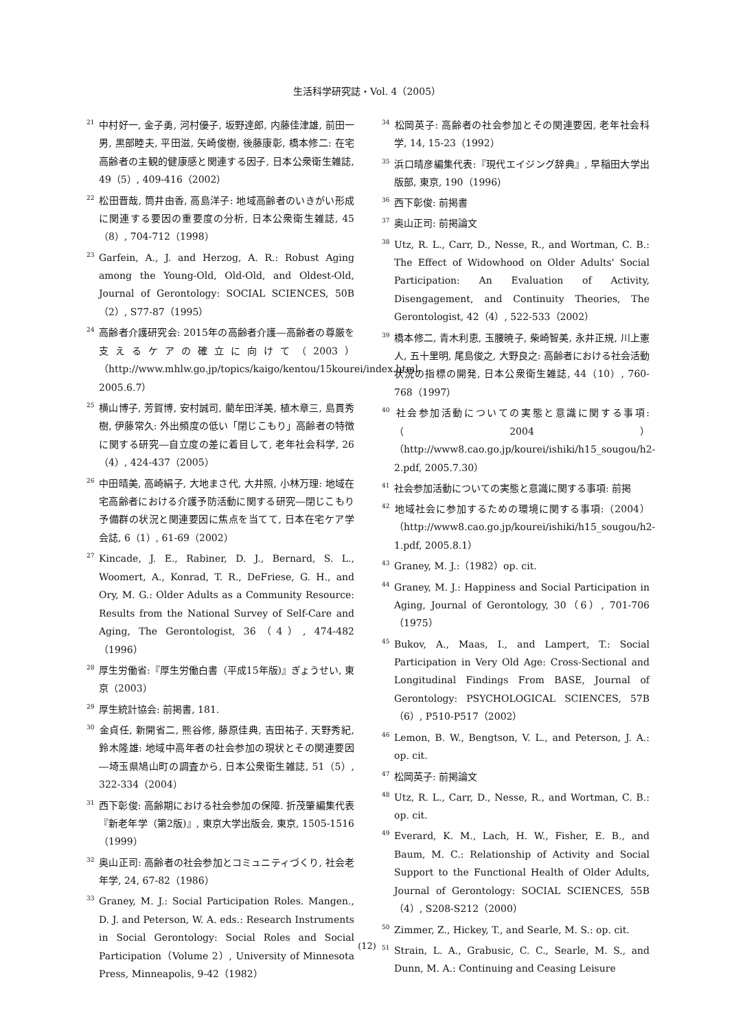生活科学研究誌・Vol. 4（2005）
<sup>21</sup> 中村好一, 金子勇, 河村優子, 坂野達郎, 内藤佳津雄, 前田一男, 黒部睦夫, 平田滋, 矢崎俊樹, 後藤康彰, 橋本修二: 在宅高齢者の主観的健康感と関連する因子, 日本公衆衛生雑誌, 49（5）, 409-416（2002）
<sup>22</sup> 松田晋哉, 筒井由香, 高島洋子: 地域高齢者のいきがい形成に関連する要因の重要度の分析, 日本公衆衛生雑誌, 45（8）, 704-712（1998）
<sup>23</sup> Garfein, A., J. and Herzog, A. R.: Robust Aging among the Young-Old, Old-Old, and Oldest-Old, Journal of Gerontology: SOCIAL SCIENCES, 50B（2）, S77-87（1995）
<sup>24</sup> 高齢者介護研究会: 2015年の高齢者介護―高齢者の尊厳を支えるケアの確立に向けて（2003）（http://www.mhlw.go.jp/topics/kaigo/kentou/15kourei/index.html, 2005.6.7）
<sup>25</sup> 横山博子, 芳賀博, 安村誠司, 藺牟田洋美, 植木章三, 島貫秀樹, 伊藤常久: 外出頻度の低い「閉じこもり」高齢者の特徴に関する研究―自立度の差に着目して, 老年社会科学, 26（4）, 424-437（2005）
<sup>26</sup> 中田晴美, 高崎絹子, 大地まさ代, 大井照, 小林万理: 地域在宅高齢者における介護予防活動に関する研究―閉じこもり予備群の状況と関連要因に焦点を当てて, 日本在宅ケア学会誌, 6（1）, 61-69（2002）
<sup>27</sup> Kincade, J. E., Rabiner, D. J., Bernard, S. L., Woomert, A., Konrad, T. R., DeFriese, G. H., and Ory, M. G.: Older Adults as a Community Resource: Results from the National Survey of Self-Care and Aging, The Gerontologist, 36（4）, 474-482（1996）
<sup>28</sup> 厚生労働省:『厚生労働白書（平成15年版)』ぎょうせい, 東京（2003）
<sup>29</sup> 厚生統計協会: 前掲書, 181.
<sup>30</sup> 金貞任, 新開省二, 熊谷修, 藤原佳典, 吉田祐子, 天野秀紀, 鈴木隆雄: 地域中高年者の社会参加の現状とその関連要因―埼玉県鳩山町の調査から, 日本公衆衛生雑誌, 51（5）, 322-334（2004）
<sup>31</sup> 西下彰俊: 高齢期における社会参加の保障. 折茂肇編集代表『新老年学（第2版)』, 東京大学出版会, 東京, 1505-1516（1999）
<sup>32</sup> 奥山正司: 高齢者の社会参加とコミュニティづくり, 社会老年学, 24, 67-82（1986）
<sup>33</sup> Graney, M. J.: Social Participation Roles. Mangen., D. J. and Peterson, W. A. eds.: Research Instruments in Social Gerontology: Social Roles and Social Participation（Volume 2）, University of Minnesota Press, Minneapolis, 9-42（1982）
<sup>34</sup> 松岡英子: 高齢者の社会参加とその関連要因, 老年社会科学, 14, 15-23（1992）
<sup>35</sup> 浜口晴彦編集代表:『現代エイジング辞典』, 早稲田大学出版部, 東京, 190（1996）
<sup>36</sup> 西下彰俊: 前掲書
<sup>37</sup> 奥山正司: 前掲論文
<sup>38</sup> Utz, R. L., Carr, D., Nesse, R., and Wortman, C. B.: The Effect of Widowhood on Older Adults' Social Participation: An Evaluation of Activity, Disengagement, and Continuity Theories, The Gerontologist, 42（4）, 522-533（2002）
<sup>39</sup> 橋本修二, 青木利恵, 玉腰暁子, 柴崎智美, 永井正規, 川上憲人, 五十里明, 尾島俊之, 大野良之: 高齢者における社会活動状況の指標の開発, 日本公衆衛生雑誌, 44（10）, 760-768（1997）
<sup>40</sup> 社会参加活動についての実態と意識に関する事項:（2004）（http://www8.cao.go.jp/kourei/ishiki/h15_sougou/h2-2.pdf, 2005.7.30）
<sup>41</sup> 社会参加活動についての実態と意識に関する事項: 前掲
<sup>42</sup> 地域社会に参加するための環境に関する事項:（2004）（http://www8.cao.go.jp/kourei/ishiki/h15_sougou/h2-1.pdf, 2005.8.1）
<sup>43</sup> Graney, M. J.:（1982）op. cit.
<sup>44</sup> Graney, M. J.: Happiness and Social Participation in Aging, Journal of Gerontology, 30（6）, 701-706（1975）
<sup>45</sup> Bukov, A., Maas, I., and Lampert, T.: Social Participation in Very Old Age: Cross-Sectional and Longitudinal Findings From BASE, Journal of Gerontology: PSYCHOLOGICAL SCIENCES, 57B（6）, P510-P517（2002）
<sup>46</sup> Lemon, B. W., Bengtson, V. L., and Peterson, J. A.: op. cit.
<sup>47</sup> 松岡英子: 前掲論文
<sup>48</sup> Utz, R. L., Carr, D., Nesse, R., and Wortman, C. B.: op. cit.
<sup>49</sup> Everard, K. M., Lach, H. W., Fisher, E. B., and Baum, M. C.: Relationship of Activity and Social Support to the Functional Health of Older Adults, Journal of Gerontology: SOCIAL SCIENCES, 55B（4）, S208-S212（2000）
<sup>50</sup> Zimmer, Z., Hickey, T., and Searle, M. S.: op. cit.
<sup>51</sup> Strain, L. A., Grabusic, C. C., Searle, M. S., and Dunn, M. A.: Continuing and Ceasing Leisure
(12)